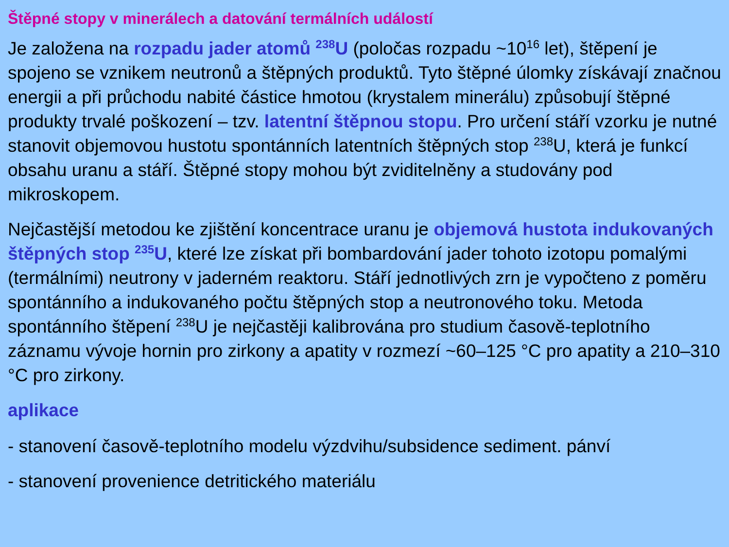Štěpné stopy v minerálech a datování termálních událostí
Je založena na rozpadu jader atomů <sup>238</sup>U (poločas rozpadu ~10<sup>16</sup> let), štěpení je spojeno se vznikem neutronů a štěpných produktů. Tyto štěpné úlomky získávají značnou energii a při průchodu nabité částice hmotou (krystalem minerálu) způsobují štěpné produkty trvalé poškození – tzv. latentní štěpnou stopu. Pro určení stáří vzorku je nutné stanovit objemovou hustotu spontánních latentních štěpných stop <sup>238</sup>U, která je funkcí obsahu uranu a stáří. Štěpné stopy mohou být zviditelněny a studovány pod mikroskopem.
Nejčastější metodou ke zjištění koncentrace uranu je objemová hustota indukovaných štěpných stop <sup>235</sup>U, které lze získat při bombardování jader tohoto izotopu pomalými (termálními) neutrony v jaderném reaktoru. Stáří jednotlivých zrn je vypočteno z poměru spontánního a indukovaného počtu štěpných stop a neutronového toku. Metoda spontánního štěpení <sup>238</sup>U je nejčastěji kalibrována pro studium časově-teplotního záznamu vývoje hornin pro zirkony a apatity v rozmezí ~60–125 °C pro apatity a 210–310 °C pro zirkony.
aplikace
- stanovení časově-teplotního modelu výzdvihu/subsidence sediment. pánví
- stanovení provenience detritického materiálu